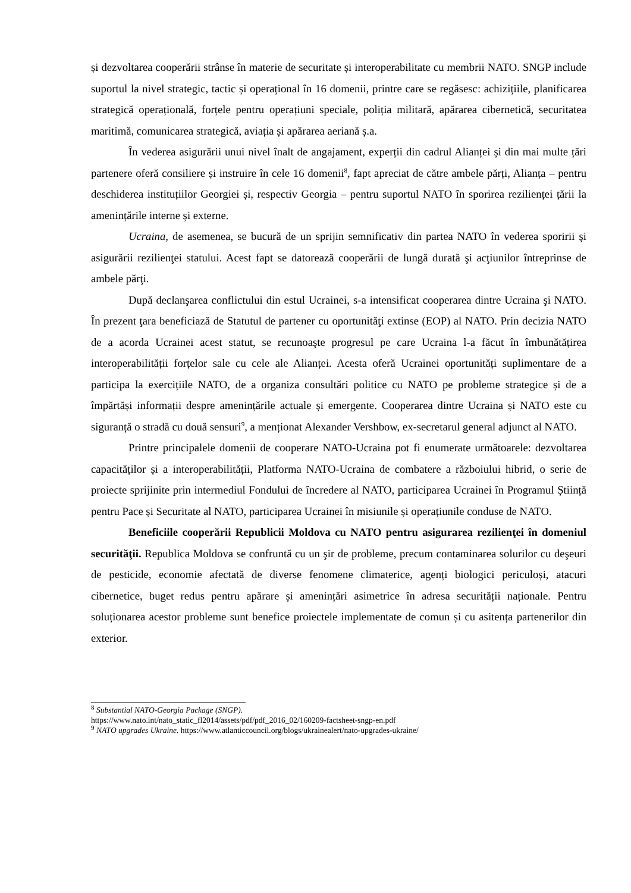și dezvoltarea cooperării strânse în materie de securitate și interoperabilitate cu membrii NATO. SNGP include suportul la nivel strategic, tactic și operațional în 16 domenii, printre care se regăsesc: achizițiile, planificarea strategică operațională, forțele pentru operațiuni speciale, poliția militară, apărarea cibernetică, securitatea maritimă, comunicarea strategică, aviația și apărarea aeriană ș.a.
În vederea asigurării unui nivel înalt de angajament, experții din cadrul Alianței și din mai multe țări partenere oferă consiliere și instruire în cele 16 domenii<sup>8</sup>, fapt apreciat de către ambele părți, Alianța – pentru deschiderea instituțiilor Georgiei și, respectiv Georgia – pentru suportul NATO în sporirea rezilienței țării la amenințările interne și externe.
Ucraina, de asemenea, se bucură de un sprijin semnificativ din partea NATO în vederea sporirii şi asigurării rezilienţei statului. Acest fapt se datorează cooperării de lungă durată şi acţiunilor întreprinse de ambele părţi.
După declanşarea conflictului din estul Ucrainei, s-a intensificat cooperarea dintre Ucraina şi NATO. În prezent ţara beneficiază de Statutul de partener cu oportunităţi extinse (EOP) al NATO. Prin decizia NATO de a acorda Ucrainei acest statut, se recunoaşte progresul pe care Ucraina l-a făcut în îmbunătățirea interoperabilității forțelor sale cu cele ale Alianței. Acesta oferă Ucrainei oportunități suplimentare de a participa la exercițiile NATO, de a organiza consultări politice cu NATO pe probleme strategice și de a împărtăși informații despre amenințările actuale și emergente. Cooperarea dintre Ucraina și NATO este cu siguranță o stradă cu două sensuri<sup>9</sup>, a menționat Alexander Vershbow, ex-secretarul general adjunct al NATO.
Printre principalele domenii de cooperare NATO-Ucraina pot fi enumerate următoarele: dezvoltarea capacităților și a interoperabilității, Platforma NATO-Ucraina de combatere a războiului hibrid, o serie de proiecte sprijinite prin intermediul Fondului de încredere al NATO, participarea Ucrainei în Programul Știință pentru Pace și Securitate al NATO, participarea Ucrainei în misiunile și operațiunile conduse de NATO.
Beneficiile cooperării Republicii Moldova cu NATO pentru asigurarea rezilienţei în domeniul securităţii. Republica Moldova se confruntă cu un şir de probleme, precum contaminarea solurilor cu deşeuri de pesticide, economie afectată de diverse fenomene climaterice, agenți biologici periculoși, atacuri cibernetice, buget redus pentru apărare și amenințări asimetrice în adresa securității naționale. Pentru soluționarea acestor probleme sunt benefice proiectele implementate de comun și cu asitența partenerilor din exterior.
<sup>8</sup> Substantial NATO-Georgia Package (SNGP).
https://www.nato.int/nato_static_fl2014/assets/pdf/pdf_2016_02/160209-factsheet-sngp-en.pdf
<sup>9</sup> NATO upgrades Ukraine. https://www.atlanticcouncil.org/blogs/ukrainealert/nato-upgrades-ukraine/